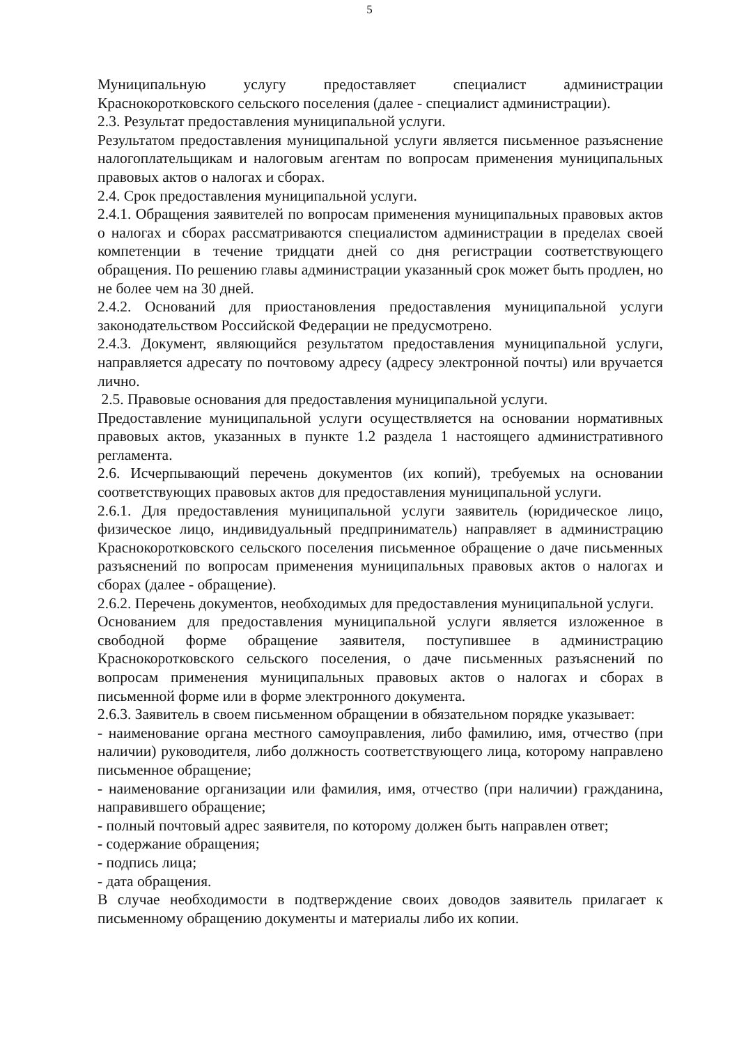5
Муниципальную услугу предоставляет специалист администрации Краснокоротковского сельского поселения (далее - специалист администрации).
2.3. Результат предоставления муниципальной услуги.
Результатом предоставления муниципальной услуги является письменное разъяснение налогоплательщикам и налоговым агентам по вопросам применения муниципальных правовых актов о налогах и сборах.
2.4. Срок предоставления муниципальной услуги.
2.4.1. Обращения заявителей по вопросам применения муниципальных правовых актов о налогах и сборах рассматриваются специалистом администрации в пределах своей компетенции в течение тридцати дней со дня регистрации соответствующего обращения. По решению главы администрации указанный срок может быть продлен, но не более чем на 30 дней.
2.4.2. Оснований для приостановления предоставления муниципальной услуги законодательством Российской Федерации не предусмотрено.
2.4.3. Документ, являющийся результатом предоставления муниципальной услуги, направляется адресату по почтовому адресу (адресу электронной почты) или вручается лично.
2.5. Правовые основания для предоставления муниципальной услуги.
Предоставление муниципальной услуги осуществляется на основании нормативных правовых актов, указанных в пункте 1.2 раздела 1 настоящего административного регламента.
2.6. Исчерпывающий перечень документов (их копий), требуемых на основании соответствующих правовых актов для предоставления муниципальной услуги.
2.6.1. Для предоставления муниципальной услуги заявитель (юридическое лицо, физическое лицо, индивидуальный предприниматель) направляет в администрацию Краснокоротковского сельского поселения письменное обращение о даче письменных разъяснений по вопросам применения муниципальных правовых актов о налогах и сборах (далее - обращение).
2.6.2. Перечень документов, необходимых для предоставления муниципальной услуги.
Основанием для предоставления муниципальной услуги является изложенное в свободной форме обращение заявителя, поступившее в администрацию Краснокоротковского сельского поселения, о даче письменных разъяснений по вопросам применения муниципальных правовых актов о налогах и сборах в письменной форме или в форме электронного документа.
2.6.3. Заявитель в своем письменном обращении в обязательном порядке указывает:
- наименование органа местного самоуправления, либо фамилию, имя, отчество (при наличии) руководителя, либо должность соответствующего лица, которому направлено письменное обращение;
- наименование организации или фамилия, имя, отчество (при наличии) гражданина, направившего обращение;
- полный почтовый адрес заявителя, по которому должен быть направлен ответ;
- содержание обращения;
- подпись лица;
- дата обращения.
В случае необходимости в подтверждение своих доводов заявитель прилагает к письменному обращению документы и материалы либо их копии.